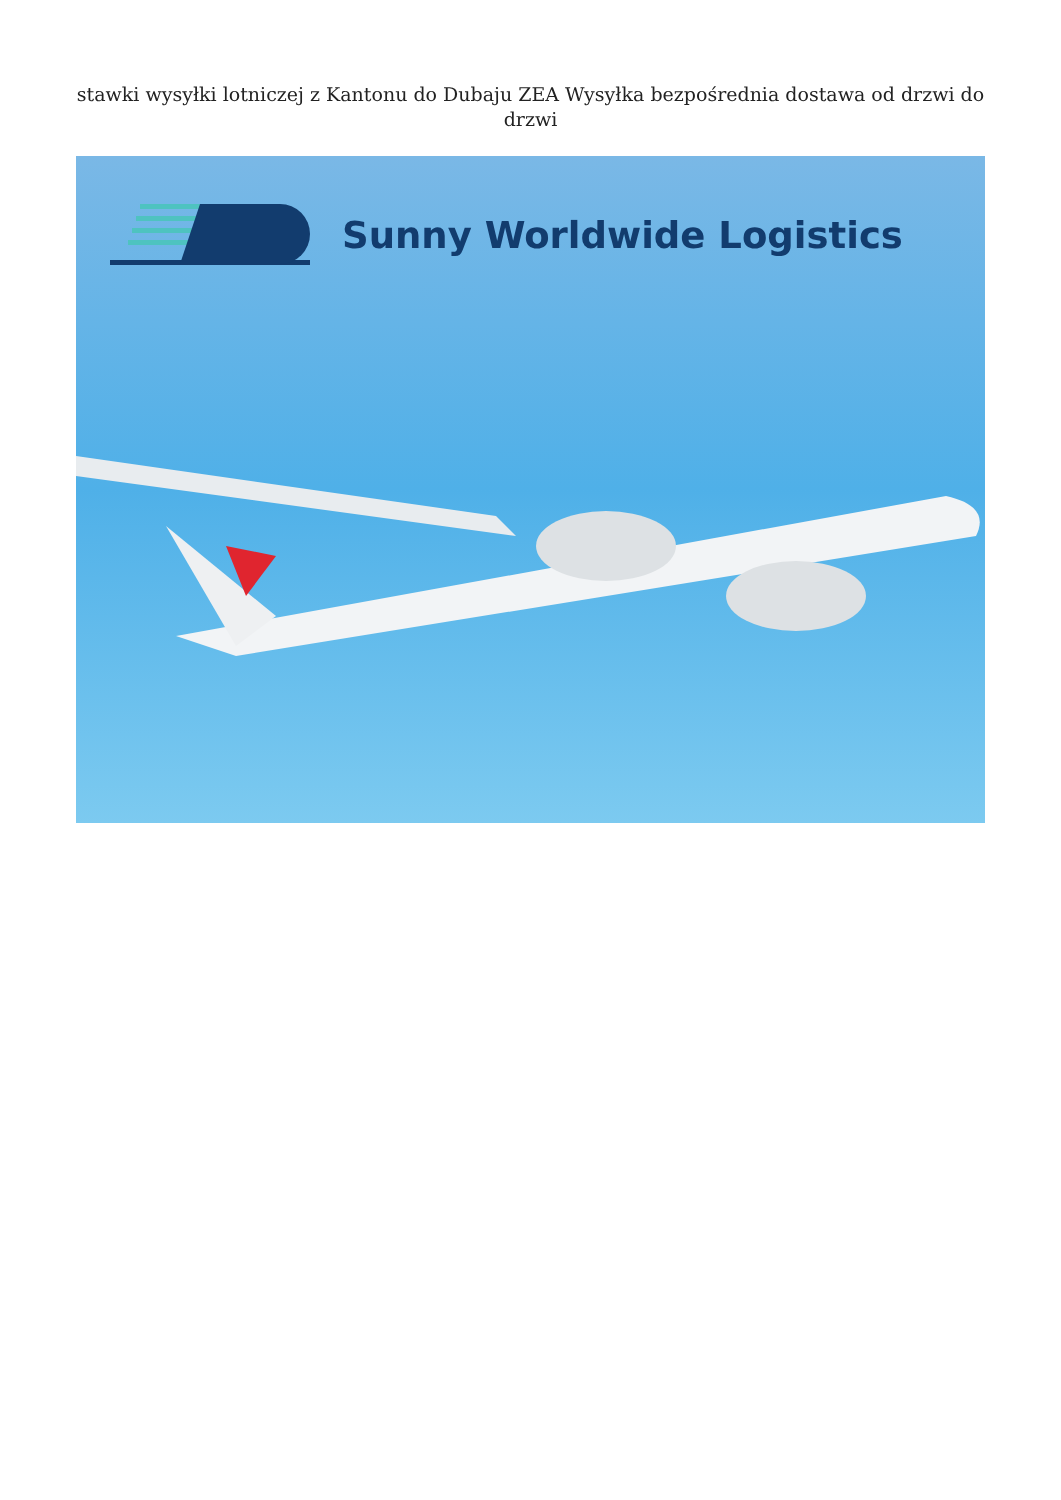stawki wysyłki lotniczej z Kantonu do Dubaju ZEA Wysyłka bezpośrednia dostawa od drzwi do drzwi
Sunny Worldwide Logistics